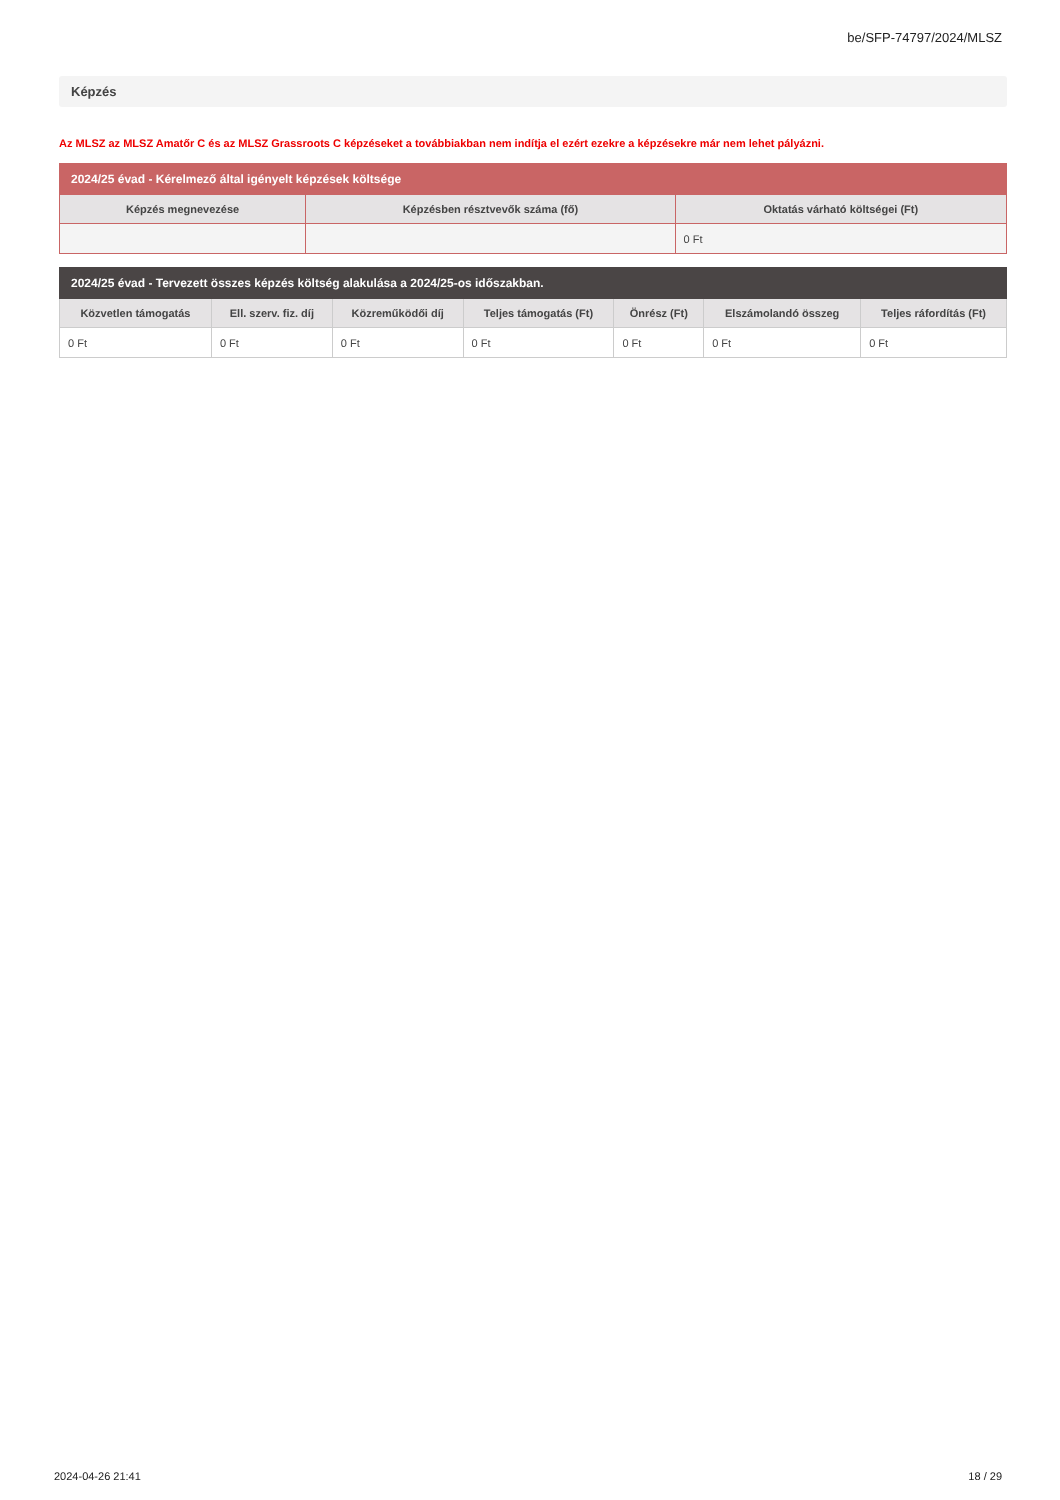be/SFP-74797/2024/MLSZ
Képzés
Az MLSZ az MLSZ Amatőr C és az MLSZ Grassroots C képzéseket a továbbiakban nem indítja el ezért ezekre a képzésekre már nem lehet pályázni.
| 2024/25 évad - Kérelmező által igényelt képzések költsége | | |
| --- | --- | --- |
| Képzés megnevezése | Képzésben résztvevők száma (fő) | Oktatás várható költségei (Ft) |
| | | 0 Ft |
| 2024/25 évad - Tervezett összes képzés költség alakulása a 2024/25-os időszakban. | | | | | | |
| --- | --- | --- | --- | --- | --- | --- |
| Közvetlen támogatás | Ell. szerv. fiz. díj | Közreműködői díj | Teljes támogatás (Ft) | Önrész (Ft) | Elszámolandó összeg | Teljes ráfordítás (Ft) |
| 0 Ft | 0 Ft | 0 Ft | 0 Ft | 0 Ft | 0 Ft | 0 Ft |
2024-04-26 21:41 18 / 29